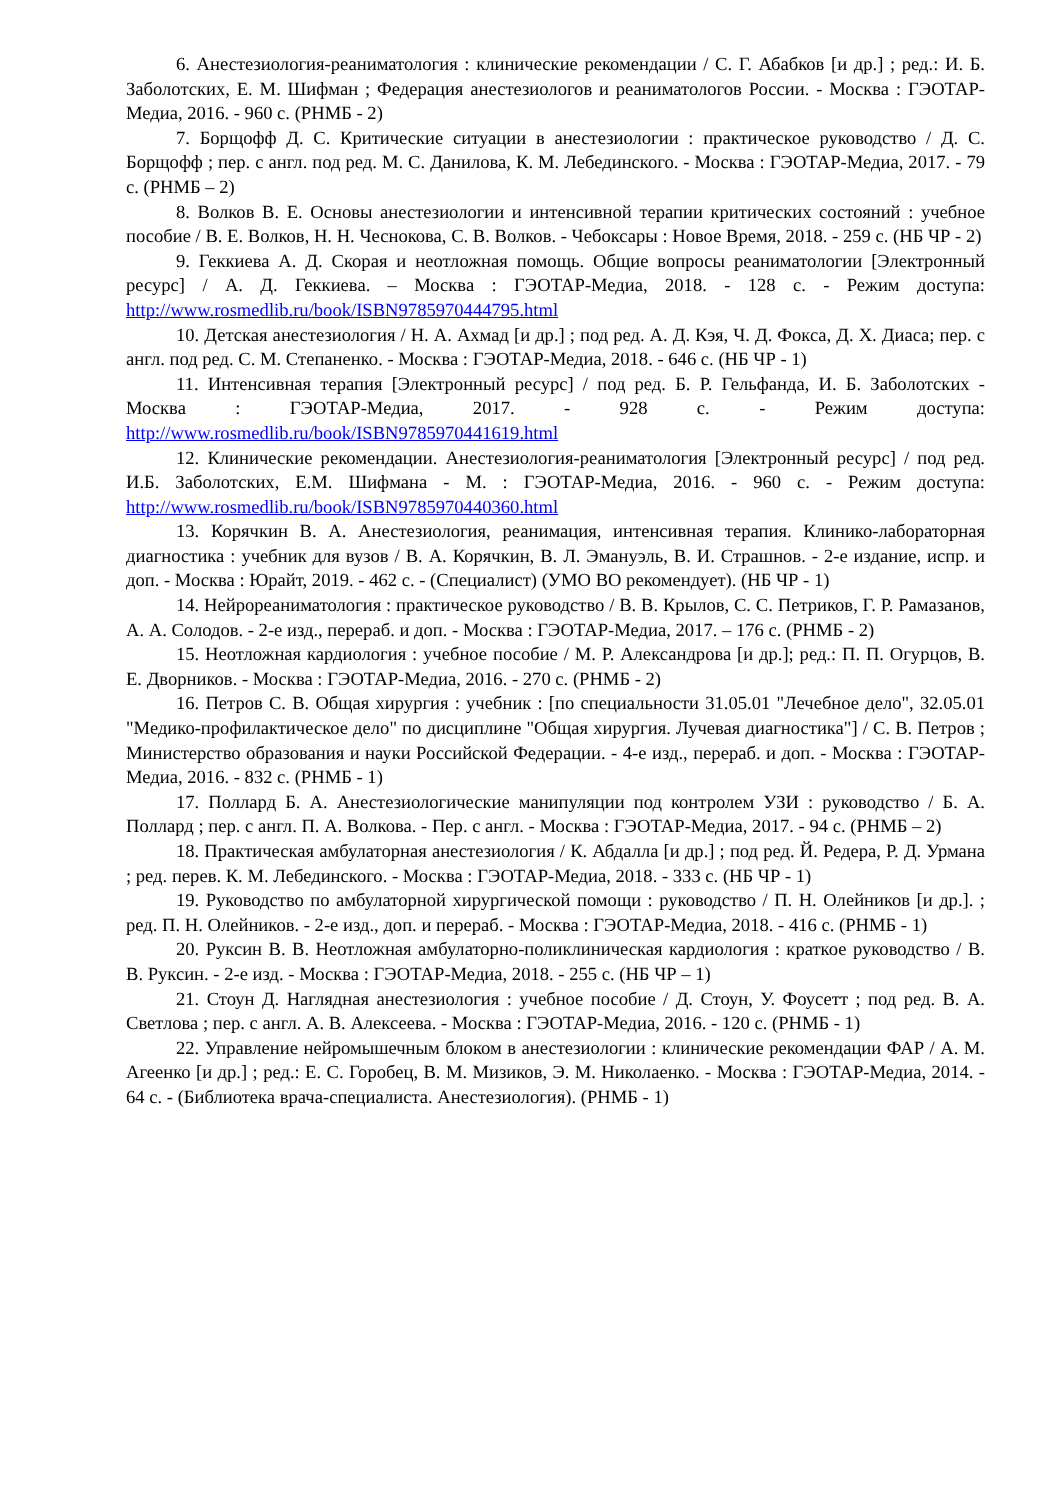6. Анестезиология-реаниматология : клинические рекомендации / С. Г. Абабков [и др.] ; ред.: И. Б. Заболотских, Е. М. Шифман ; Федерация анестезиологов и реаниматологов России. - Москва : ГЭОТАР-Медиа, 2016. - 960 с. (РНМБ - 2)
7. Борщофф Д. С. Критические ситуации в анестезиологии : практическое руководство / Д. С. Борщофф ; пер. с англ. под ред. М. С. Данилова, К. М. Лебединского. - Москва : ГЭОТАР-Медиа, 2017. - 79 с. (РНМБ – 2)
8. Волков В. Е. Основы анестезиологии и интенсивной терапии критических состояний : учебное пособие / В. Е. Волков, Н. Н. Чеснокова, С. В. Волков. - Чебоксары : Новое Время, 2018. - 259 с. (НБ ЧР - 2)
9. Геккиева А. Д. Скорая и неотложная помощь. Общие вопросы реаниматологии [Электронный ресурс] / А. Д. Геккиева. – Москва : ГЭОТАР-Медиа, 2018. - 128 с. - Режим доступа: http://www.rosmedlib.ru/book/ISBN9785970444795.html
10. Детская анестезиология / Н. А. Ахмад [и др.] ; под ред. А. Д. Кэя, Ч. Д. Фокса, Д. Х. Диаса; пер. с англ. под ред. С. М. Степаненко. - Москва : ГЭОТАР-Медиа, 2018. - 646 с. (НБ ЧР - 1)
11. Интенсивная терапия [Электронный ресурс] / под ред. Б. Р. Гельфанда, И. Б. Заболотских - Москва : ГЭОТАР-Медиа, 2017. - 928 с. - Режим доступа: http://www.rosmedlib.ru/book/ISBN9785970441619.html
12. Клинические рекомендации. Анестезиология-реаниматология [Электронный ресурс] / под ред. И.Б. Заболотских, Е.М. Шифмана - М. : ГЭОТАР-Медиа, 2016. - 960 с. - Режим доступа: http://www.rosmedlib.ru/book/ISBN9785970440360.html
13. Корячкин В. А. Анестезиология, реанимация, интенсивная терапия. Клинико-лабораторная диагностика : учебник для вузов / В. А. Корячкин, В. Л. Эмануэль, В. И. Страшнов. - 2-е издание, испр. и доп. - Москва : Юрайт, 2019. - 462 с. - (Специалист) (УМО ВО рекомендует). (НБ ЧР - 1)
14. Нейрореаниматология : практическое руководство / В. В. Крылов, С. С. Петриков, Г. Р. Рамазанов, А. А. Солодов. - 2-е изд., перераб. и доп. - Москва : ГЭОТАР-Медиа, 2017. – 176 с. (РНМБ - 2)
15. Неотложная кардиология : учебное пособие / М. Р. Александрова [и др.]; ред.: П. П. Огурцов, В. Е. Дворников. - Москва : ГЭОТАР-Медиа, 2016. - 270 с. (РНМБ - 2)
16. Петров С. В. Общая хирургия : учебник : [по специальности 31.05.01 "Лечебное дело", 32.05.01 "Медико-профилактическое дело" по дисциплине "Общая хирургия. Лучевая диагностика"] / С. В. Петров ; Министерство образования и науки Российской Федерации. - 4-е изд., перераб. и доп. - Москва : ГЭОТАР-Медиа, 2016. - 832 с. (РНМБ - 1)
17. Поллард Б. А. Анестезиологические манипуляции под контролем УЗИ : руководство / Б. А. Поллард ; пер. с англ. П. А. Волкова. - Пер. с англ. - Москва : ГЭОТАР-Медиа, 2017. - 94 с. (РНМБ – 2)
18. Практическая амбулаторная анестезиология / К. Абдалла [и др.] ; под ред. Й. Редера, Р. Д. Урмана ; ред. перев. К. М. Лебединского. - Москва : ГЭОТАР-Медиа, 2018. - 333 с. (НБ ЧР - 1)
19. Руководство по амбулаторной хирургической помощи : руководство / П. Н. Олейников [и др.]. ; ред. П. Н. Олейников. - 2-е изд., доп. и перераб. - Москва : ГЭОТАР-Медиа, 2018. - 416 с. (РНМБ - 1)
20. Руксин В. В. Неотложная амбулаторно-поликлиническая кардиология : краткое руководство / В. В. Руксин. - 2-е изд. - Москва : ГЭОТАР-Медиа, 2018. - 255 с. (НБ ЧР – 1)
21. Стоун Д. Наглядная анестезиология : учебное пособие / Д. Стоун, У. Фоусетт ; под ред. В. А. Светлова ; пер. с англ. А. В. Алексеева. - Москва : ГЭОТАР-Медиа, 2016. - 120 с. (РНМБ - 1)
22. Управление нейромышечным блоком в анестезиологии : клинические рекомендации ФАР / А. М. Агеенко [и др.] ; ред.: Е. С. Горобец, В. М. Мизиков, Э. М. Николаенко. - Москва : ГЭОТАР-Медиа, 2014. - 64 с. - (Библиотека врача-специалиста. Анестезиология). (РНМБ - 1)